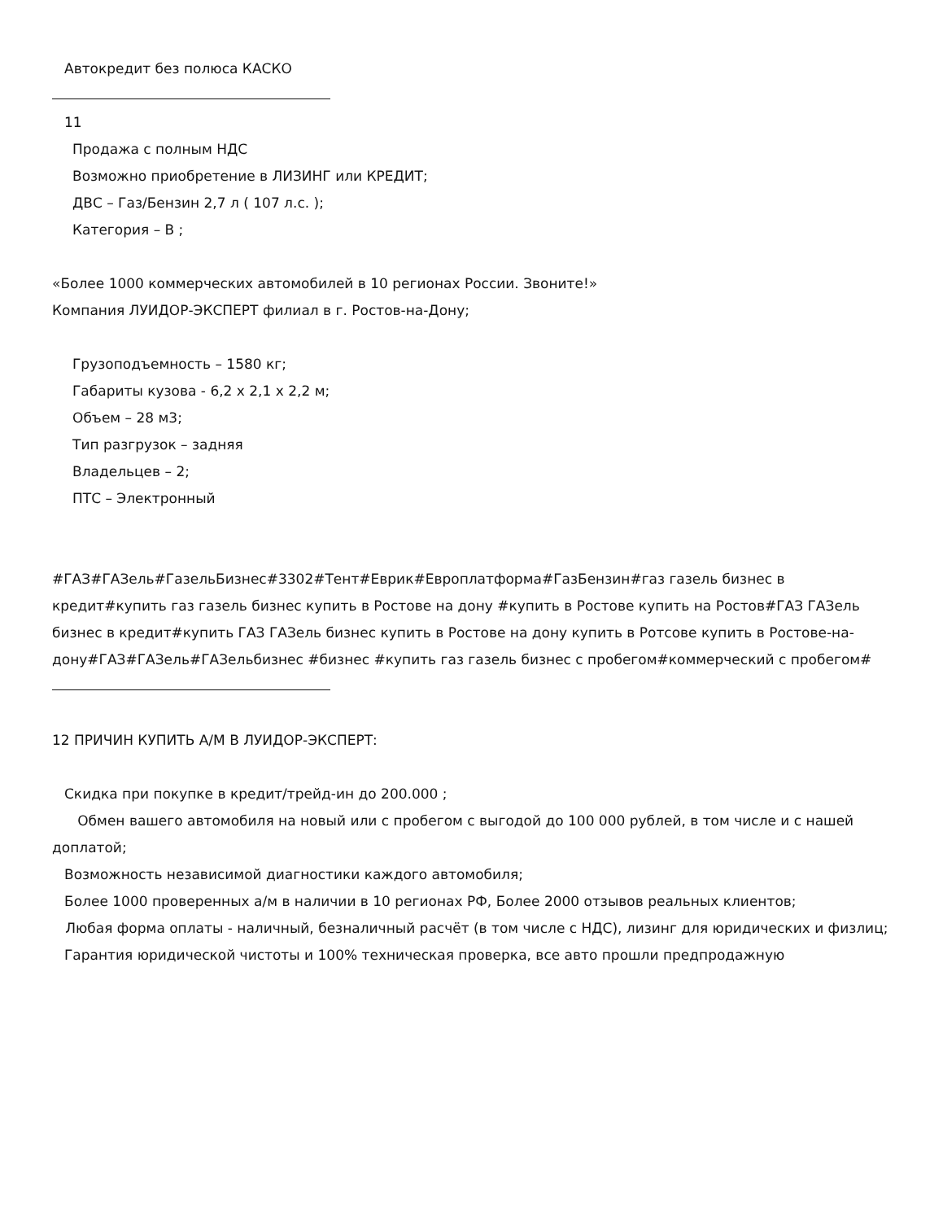Автокредит без полюса КАСКО
11
Продажа с полным НДС
Возможно приобретение в ЛИЗИНГ или КРЕДИТ;
ДВС – Газ/Бензин 2,7 л ( 107 л.с. );
Категория – В ;
«Более 1000 коммерческих автомобилей в 10 регионах России. Звоните!»
Компания ЛУИДОР-ЭКСПЕРТ филиал в г. Ростов-на-Дону;
Грузоподъемность – 1580 кг;
Габариты кузова - 6,2 х 2,1 х 2,2 м;
Объем – 28 м3;
Тип разгрузок – задняя
Владельцев – 2;
ПТС – Электронный
#ГАЗ#ГАЗель#ГазельБизнес#3302#Тент#Еврик#Европлатформа#ГазБензин#газ газель бизнес в кредит#купить газ газель бизнес купить в Ростове на дону #купить в Ростове купить на Ростов#ГАЗ ГАЗель бизнес в кредит#купить ГАЗ ГАЗель бизнес купить в Ростове на дону купить в Ротсове купить в Ростове-на-дону#ГАЗ#ГАЗель#ГАЗельбизнес #бизнес #купить газ газель бизнес с пробегом#коммерческий с пробегом#
12 ПРИЧИН КУПИТЬ А/М В ЛУИДОР-ЭКСПЕРТ:
Скидка при покупке в кредит/трейд-ин до 200.000 ;
Обмен вашего автомобиля на новый или с пробегом с выгодой до 100 000 рублей, в том числе и с нашей доплатой;
Возможность независимой диагностики каждого автомобиля;
Более 1000 проверенных а/м в наличии в 10 регионах РФ, Более 2000 отзывов реальных клиентов;
Любая форма оплаты - наличный, безналичный расчёт (в том числе с НДС), лизинг для юридических и физлиц;
Гарантия юридической чистоты и 100% техническая проверка, все авто прошли предпродажную